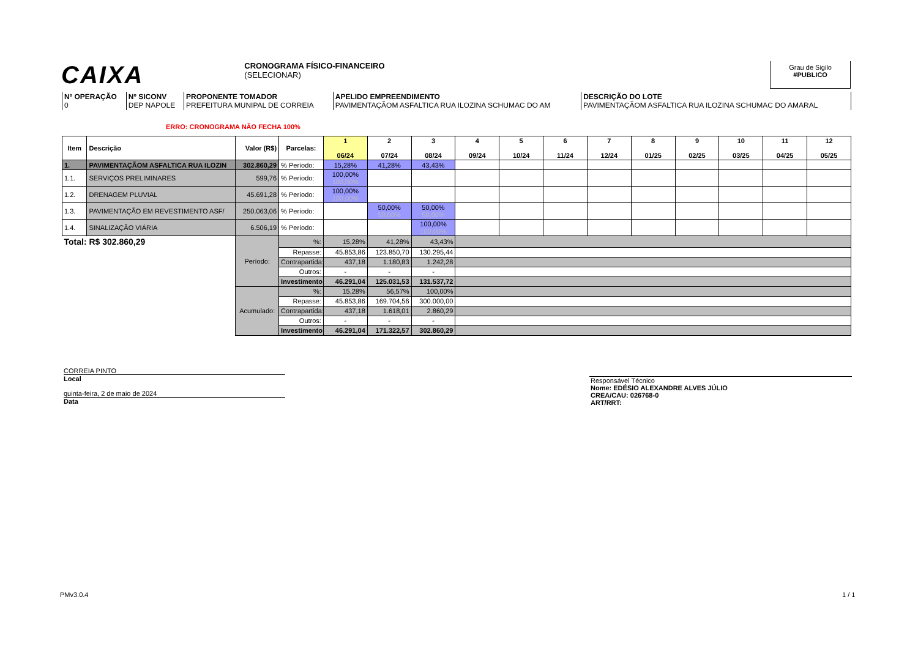CAIXA
CRONOGRAMA FÍSICO-FINANCEIRO
(SELECIONAR)
Grau de Sigilo
#PUBLICO
| Nº OPERAÇÃO 0 | Nº SICONV DEP NAPOLE | PROPONENTE TOMADOR PREFEITURA MUNIPAL DE CORREIA | APELIDO EMPREENDIMENTO PAVIMENTAÇÃOM ASFALTICA RUA ILOZINA SCHUMAC DO AM | DESCRIÇÃO DO LOTE PAVIMENTAÇÃOM ASFALTICA RUA ILOZINA SCHUMAC DO AMARAL |
ERRO: CRONOGRAMA NÃO FECHA 100%
| Item | Descrição | Valor (R$) | Parcelas: | 1 06/24 | 2 07/24 | 3 08/24 | 4 09/24 | 5 10/24 | 6 11/24 | 7 12/24 | 8 01/25 | 9 02/25 | 10 03/25 | 11 04/25 | 12 05/25 |
| --- | --- | --- | --- | --- | --- | --- | --- | --- | --- | --- | --- | --- | --- | --- | --- |
| 1. | PAVIMENTAÇÃOM ASFALTICA RUA ILOZIN | 302.860,29 | % Período: | 15,28% | 41,28% | 43,43% | | | | | | | | | |
| 1.1. | SERVIÇOS PRELIMINARES | 599,76 | % Período: | 100,00% 100,00% | | | | | | | | | | | |
| 1.2. | DRENAGEM PLUVIAL | 45.691,28 | % Período: | 100,00% 100,00% | | | | | | | | | | | |
| 1.3. | PAVIMENTAÇÃO EM REVESTIMENTO ASF/ | 250.063,06 | % Período: | | 50,00% 50,00% | 50,00% 50,00% | | | | | | | | | |
| 1.4. | SINALIZAÇÃO VIÁRIA | 6.506,19 | % Período: | | | 100,00% 100,00% | | | | | | | | | |
| Total: R$ 302.860,29 | | Período: | %: | 15,28% | 41,28% | 43,43% | | | | | | | | | |
| | | | Repasse: | 45.853,86 | 123.850,70 | 130.295,44 | | | | | | | | | |
| | | | Contrapartida: | 437,18 | 1.180,83 | 1.242,28 | | | | | | | | | |
| | | | Outros: | - | - | - | | | | | | | | | |
| | | | Investimento: | 46.291,04 | 125.031,53 | 131.537,72 | | | | | | | | | |
| | | Acumulado: | %: | 15,28% | 56,57% | 100,00% | | | | | | | | | |
| | | | Repasse: | 45.853,86 | 169.704,56 | 300.000,00 | | | | | | | | | |
| | | | Contrapartida: | 437,18 | 1.618,01 | 2.860,29 | | | | | | | | | |
| | | | Outros: | - | - | - | | | | | | | | | |
| | | | Investimento: | 46.291,04 | 171.322,57 | 302.860,29 | | | | | | | | | |
CORREIA PINTO
Local
quinta-feira, 2 de maio de 2024
Data
Responsável Técnico
Nome: EDÉSIO ALEXANDRE ALVES JÚLIO
CREA/CAU: 026768-0
ART/RRT:
PMv3.0.4 1 / 1